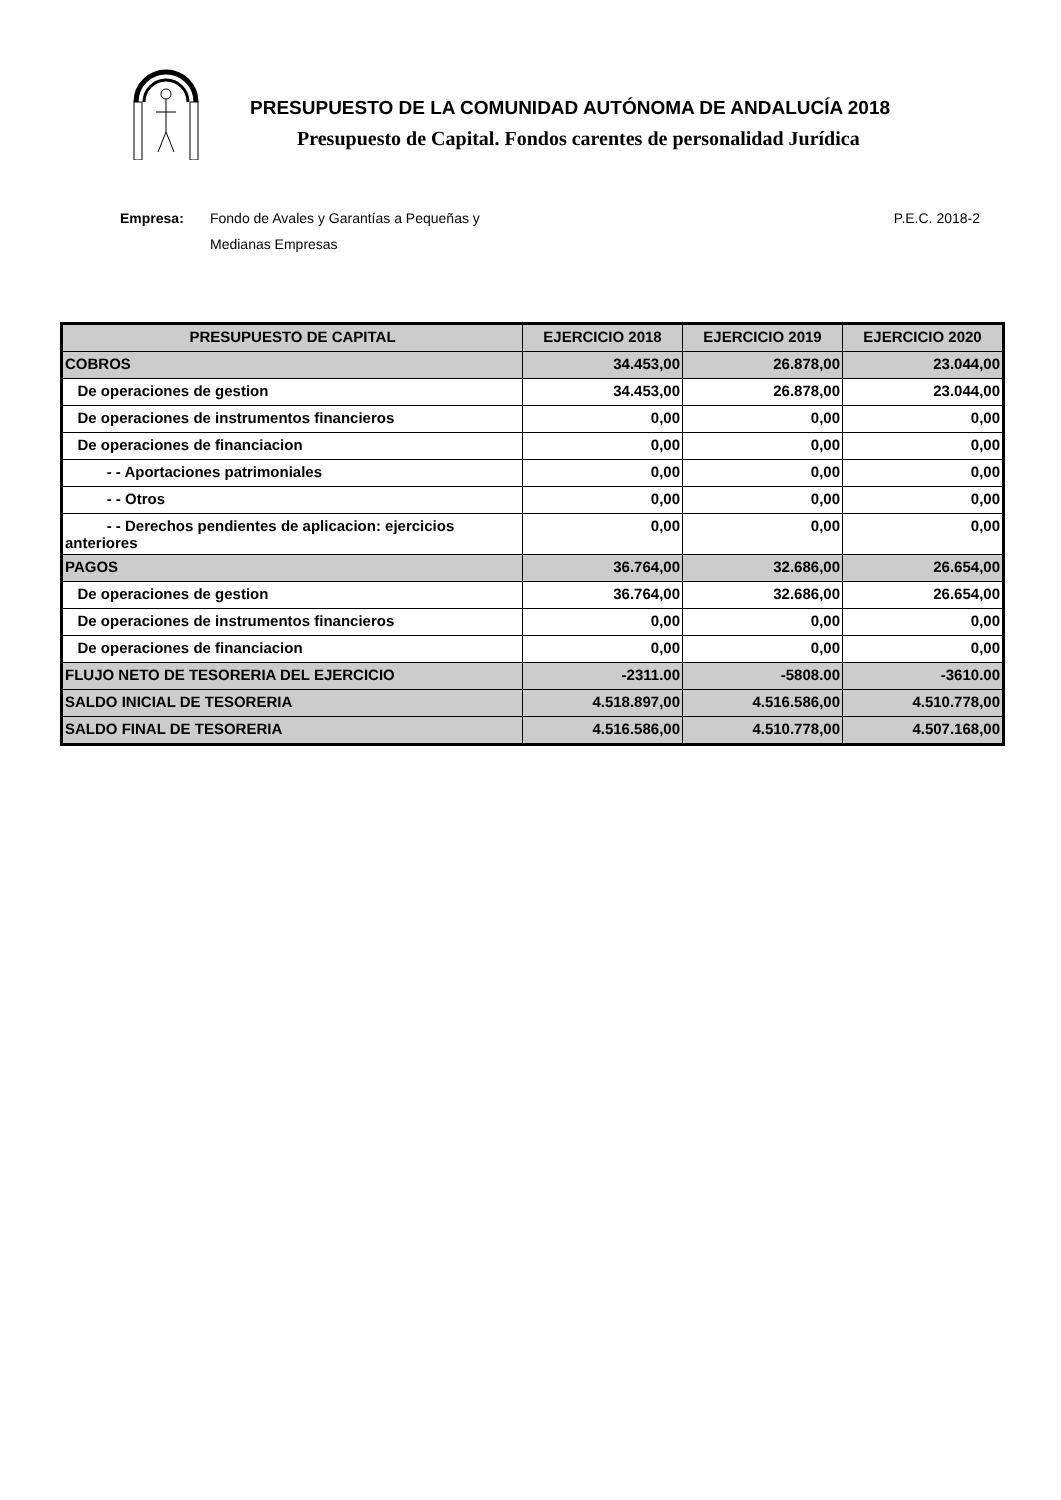PRESUPUESTO DE LA COMUNIDAD AUTÓNOMA DE ANDALUCÍA 2018
Presupuesto de Capital. Fondos carentes de personalidad Jurídica
Empresa: Fondo de Avales y Garantías a Pequeñas y Medianas Empresas P.E.C. 2018-2
| PRESUPUESTO DE CAPITAL | EJERCICIO 2018 | EJERCICIO 2019 | EJERCICIO 2020 |
| --- | --- | --- | --- |
| COBROS | 34.453,00 | 26.878,00 | 23.044,00 |
| De operaciones de gestion | 34.453,00 | 26.878,00 | 23.044,00 |
| De operaciones de instrumentos financieros | 0,00 | 0,00 | 0,00 |
| De operaciones de financiacion | 0,00 | 0,00 | 0,00 |
| - - Aportaciones patrimoniales | 0,00 | 0,00 | 0,00 |
| - - Otros | 0,00 | 0,00 | 0,00 |
| - - Derechos pendientes de aplicacion: ejercicios anteriores | 0,00 | 0,00 | 0,00 |
| PAGOS | 36.764,00 | 32.686,00 | 26.654,00 |
| De operaciones de gestion | 36.764,00 | 32.686,00 | 26.654,00 |
| De operaciones de instrumentos financieros | 0,00 | 0,00 | 0,00 |
| De operaciones de financiacion | 0,00 | 0,00 | 0,00 |
| FLUJO NETO DE TESORERIA DEL EJERCICIO | -2311.00 | -5808.00 | -3610.00 |
| SALDO INICIAL DE TESORERIA | 4.518.897,00 | 4.516.586,00 | 4.510.778,00 |
| SALDO FINAL DE TESORERIA | 4.516.586,00 | 4.510.778,00 | 4.507.168,00 |